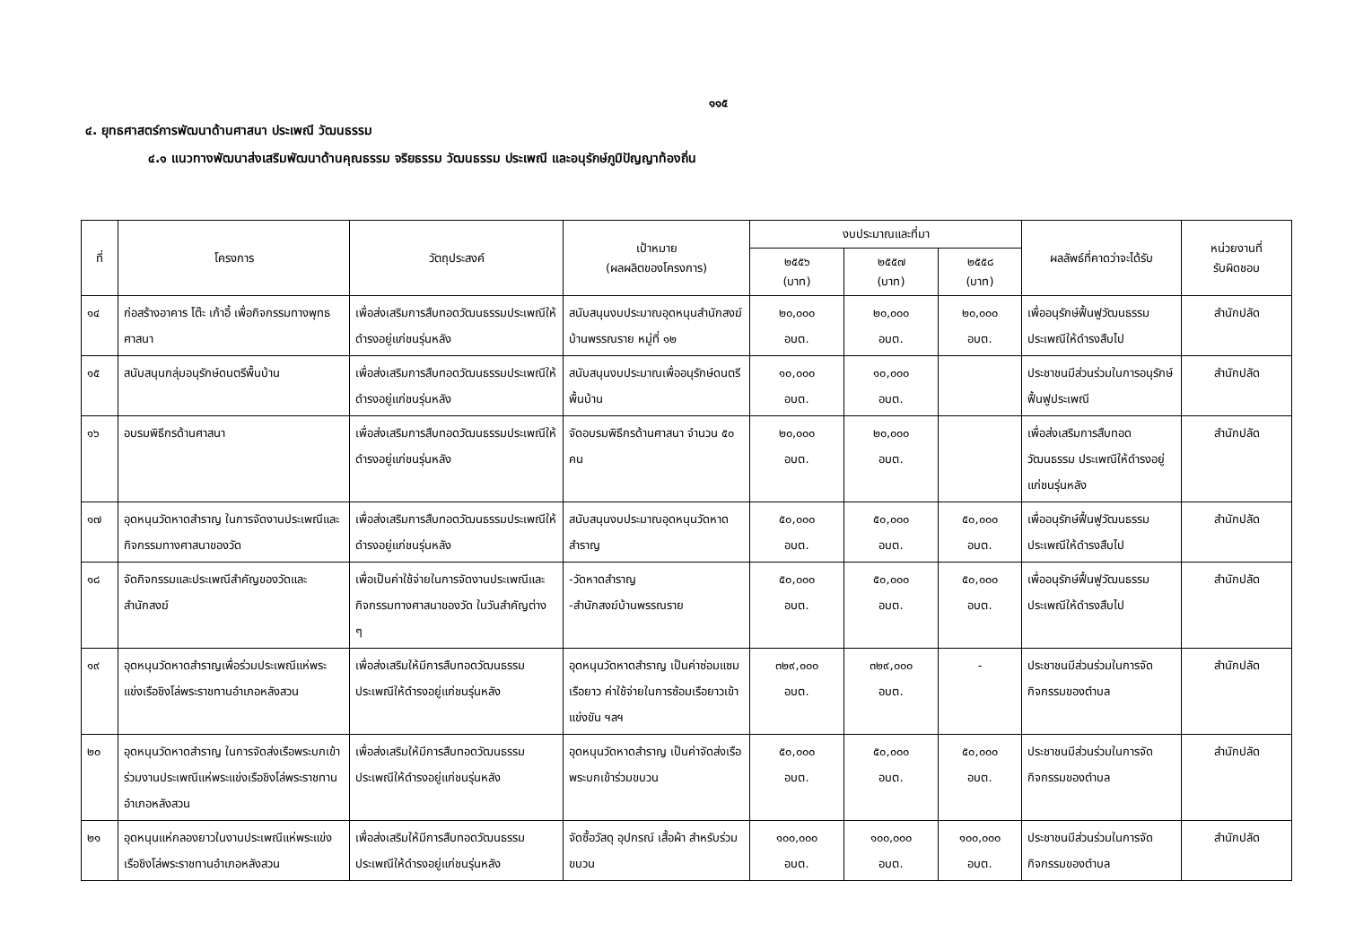๑๑๕
๔. ยุทธศาสตร์การพัฒนาด้านศาสนา ประเพณี วัฒนธรรม
๔.๑ แนวทางพัฒนาส่งเสริมพัฒนาด้านคุณธรรม จริยธรรม วัฒนธรรม ประเพณี และอนุรักษ์ภูมิปัญญาท้องถิ่น
| ที่ | โครงการ | วัตถุประสงค์ | เป้าหมาย (ผลผลิตของโครงการ) | งบประมาณและที่มา | | | ผลลัพธ์ที่คาดว่าจะได้รับ | หน่วยงานที่ รับผิดชอบ |
| --- | --- | --- | --- | --- | --- | --- | --- | --- |
| | | | | ๒๕๕๖ (บาท) | ๒๕๕๗ (บาท) | ๒๕๕๘ (บาท) | | |
| ๑๔ | ก่อสร้างอาคาร โต๊ะ เก้าอี้ เพื่อกิจกรรมทางพุทธศาสนา | เพื่อส่งเสริมการสืบทอดวัฒนธรรมประเพณีให้ดำรงอยู่แก่ชนรุ่นหลัง | สนับสนุนงบประมาณอุดหนุนสำนักสงฆ์บ้านพรรณราย หมู่ที่ ๑๒ | ๒๐,๐๐๐ อบต. | ๒๐,๐๐๐ อบต. | ๒๐,๐๐๐ อบต. | เพื่ออนุรักษ์ฟื้นฟูวัฒนธรรมประเพณีให้ดำรงสืบไป | สำนักปลัด |
| ๑๕ | สนับสนุนกลุ่มอนุรักษ์ดนตรีพื้นบ้าน | เพื่อส่งเสริมการสืบทอดวัฒนธรรมประเพณีให้ดำรงอยู่แก่ชนรุ่นหลัง | สนับสนุนงบประมาณเพื่ออนุรักษ์ดนตรีพื้นบ้าน | ๑๐,๐๐๐ อบต. | ๑๐,๐๐๐ อบต. | | ประชาชนมีส่วนร่วมในการอนุรักษ์ฟื้นฟูประเพณี | สำนักปลัด |
| ๑๖ | อบรมพิธีกรด้านศาสนา | เพื่อส่งเสริมการสืบทอดวัฒนธรรมประเพณีให้ดำรงอยู่แก่ชนรุ่นหลัง | จัดอบรมพิธีกรด้านศาสนา จำนวน ๕๐ คน | ๒๐,๐๐๐ อบต. | ๒๐,๐๐๐ อบต. | | เพื่อส่งเสริมการสืบทอดวัฒนธรรม ประเพณีให้ดำรงอยู่แก่ชนรุ่นหลัง | สำนักปลัด |
| ๑๗ | อุดหนุนวัดหาดสำราญ ในการจัดงานประเพณีและกิจกรรมทางศาสนาของวัด | เพื่อส่งเสริมการสืบทอดวัฒนธรรมประเพณีให้ดำรงอยู่แก่ชนรุ่นหลัง | สนับสนุนงบประมาณอุดหนุนวัดหาดสำราญ | ๕๐,๐๐๐ อบต. | ๕๐,๐๐๐ อบต. | ๕๐,๐๐๐ อบต. | เพื่ออนุรักษ์ฟื้นฟูวัฒนธรรมประเพณีให้ดำรงสืบไป | สำนักปลัด |
| ๑๘ | จัดกิจกรรมและประเพณีสำคัญของวัดและสำนักสงฆ์ | เพื่อเป็นค่าใช้จ่ายในการจัดงานประเพณีและกิจกรรมทางศาสนาของวัด ในวันสำคัญต่าง ๆ | -วัดหาดสำราญ -สำนักสงฆ์บ้านพรรณราย | ๕๐,๐๐๐ อบต. | ๕๐,๐๐๐ อบต. | ๕๐,๐๐๐ อบต. | เพื่ออนุรักษ์ฟื้นฟูวัฒนธรรมประเพณีให้ดำรงสืบไป | สำนักปลัด |
| ๑๙ | อุดหนุนวัดหาดสำราญเพื่อร่วมประเพณีแห่พระแข่งเรือชิงโล่พระราชทานอำเภอหลังสวน | เพื่อส่งเสริมให้มีการสืบทอดวัฒนธรรมประเพณีให้ดำรงอยู่แก่ชนรุ่นหลัง | อุดหนุนวัดหาดสำราญ เป็นค่าซ่อมแซมเรือยาว ค่าใช้จ่ายในการซ้อมเรือยาวเข้าแข่งขัน ฯลฯ | ๓๒๙,๐๐๐ อบต. | ๓๒๙,๐๐๐ อบต. | - | ประชาชนมีส่วนร่วมในการจัดกิจกรรมของตำบล | สำนักปลัด |
| ๒๐ | อุดหนุนวัดหาดสำราญ ในการจัดส่งเรือพระบกเข้าร่วมงานประเพณีแห่พระแข่งเรือชิงโล่พระราชทานอำเภอหลังสวน | เพื่อส่งเสริมให้มีการสืบทอดวัฒนธรรมประเพณีให้ดำรงอยู่แก่ชนรุ่นหลัง | อุดหนุนวัดหาดสำราญ เป็นค่าจัดส่งเรือพระบกเข้าร่วมขบวน | ๕๐,๐๐๐ อบต. | ๕๐,๐๐๐ อบต. | ๕๐,๐๐๐ อบต. | ประชาชนมีส่วนร่วมในการจัดกิจกรรมของตำบล | สำนักปลัด |
| ๒๑ | อุดหนุนแห่กลองยาวในงานประเพณีแห่พระแข่งเรือชิงโล่พระราชทานอำเภอหลังสวน | เพื่อส่งเสริมให้มีการสืบทอดวัฒนธรรมประเพณีให้ดำรงอยู่แก่ชนรุ่นหลัง | จัดซื้อวัสดุ อุปกรณ์ เสื้อผ้า สำหรับร่วมขบวน | ๑๐๐,๐๐๐ อบต. | ๑๐๐,๐๐๐ อบต. | ๑๐๐,๐๐๐ อบต. | ประชาชนมีส่วนร่วมในการจัดกิจกรรมของตำบล | สำนักปลัด |